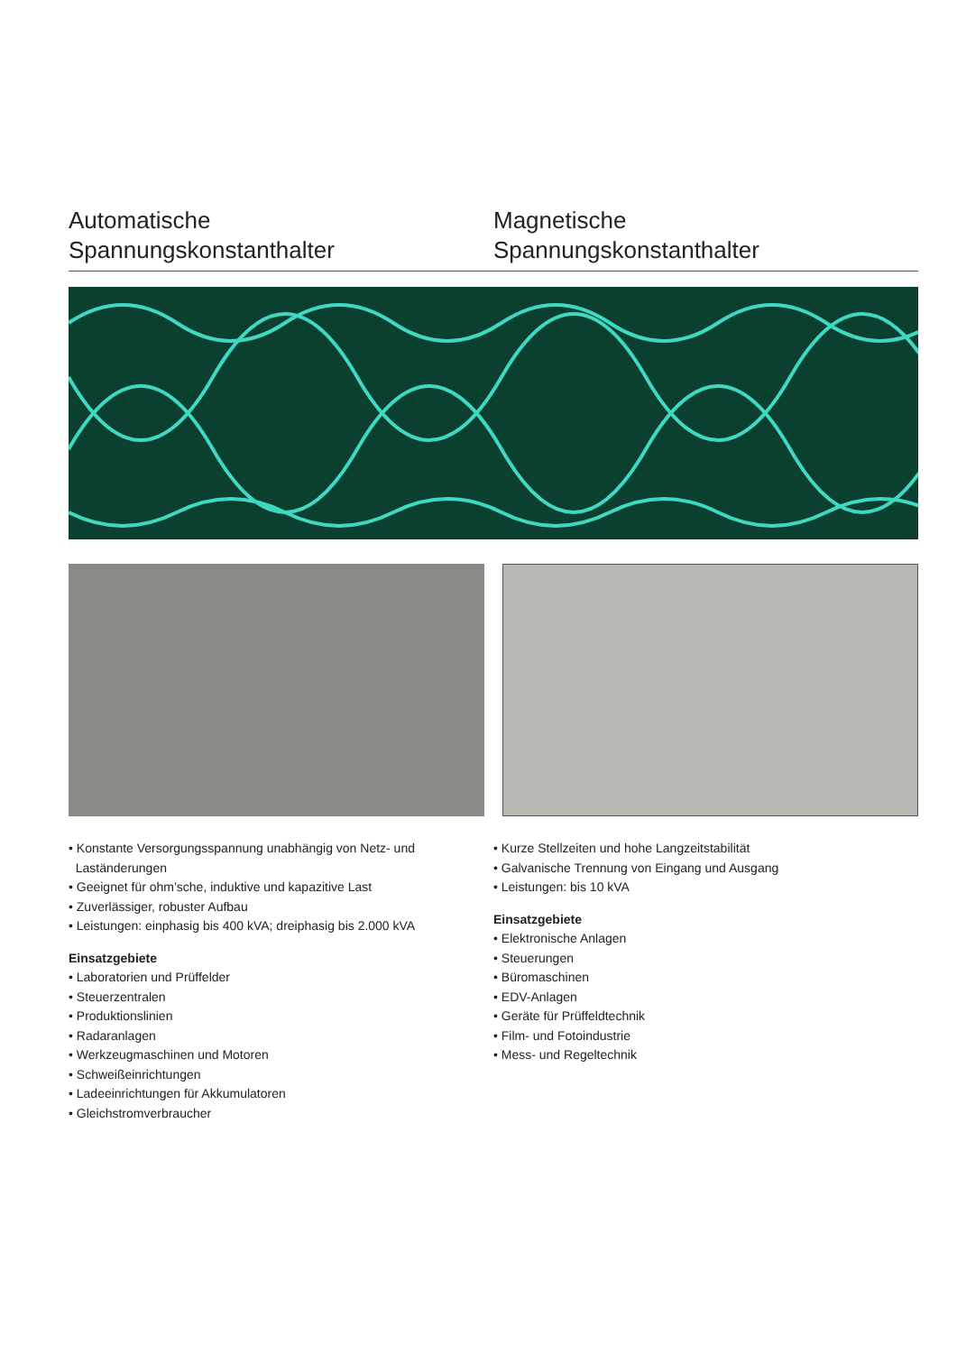Automatische
Spannungskonstanthalter
Magnetische
Spannungskonstanthalter
• Konstante Versorgungsspannung unabhängig von Netz- und
Laständerungen
• Geeignet für ohm’sche, induktive und kapazitive Last
• Zuverlässiger, robuster Aufbau
• Leistungen: einphasig bis 400 kVA; dreiphasig bis 2.000 kVA
Einsatzgebiete
• Laboratorien und Prüffelder
• Steuerzentralen
• Produktionslinien
• Radaranlagen
• Werkzeugmaschinen und Motoren
• Schweißeinrichtungen
• Ladeeinrichtungen für Akkumulatoren
• Gleichstromverbraucher
• Kurze Stellzeiten und hohe Langzeitstabilität
• Galvanische Trennung von Eingang und Ausgang
• Leistungen: bis 10 kVA
Einsatzgebiete
• Elektronische Anlagen
• Steuerungen
• Büromaschinen
• EDV-Anlagen
• Geräte für Prüffeldtechnik
• Film- und Fotoindustrie
• Mess- und Regeltechnik